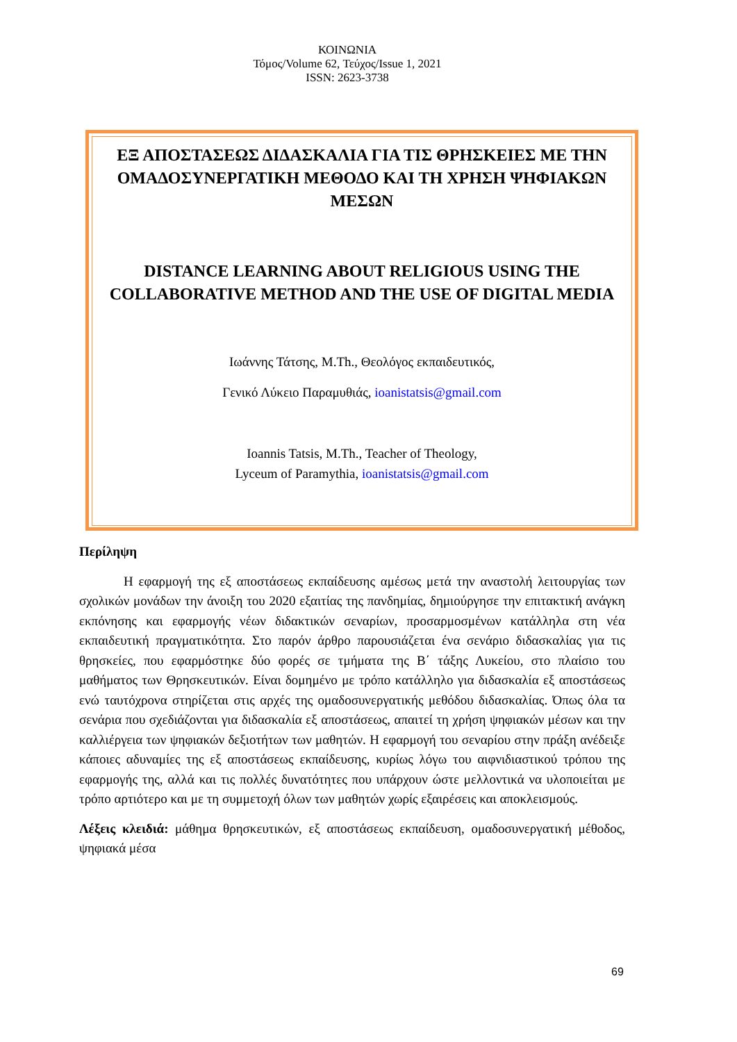ΚΟΙΝΩΝΙΑ
Τόμος/Volume 62, Τεύχος/Issue 1, 2021
ISSN: 2623-3738
ΕΞ ΑΠΟΣΤΑΣΕΩΣ ΔΙΔΑΣΚΑΛΙΑ ΓΙΑ ΤΙΣ ΘΡΗΣΚΕΙΕΣ ΜΕ ΤΗΝ ΟΜΑΔΟΣΥΝΕΡΓΑΤΙΚΗ ΜΕΘΟΔΟ ΚΑΙ ΤΗ ΧΡΗΣΗ ΨΗΦΙΑΚΩΝ ΜΕΣΩΝ
DISTANCE LEARNING ABOUT RELIGIOUS USING THE COLLABORATIVE METHOD AND THE USE OF DIGITAL MEDIA
Ιωάννης Τάτσης, M.Th., Θεολόγος εκπαιδευτικός,
Γενικό Λύκειο Παραμυθιάς, ioanistatsis@gmail.com
Ioannis Tatsis, M.Th., Teacher of Theology,
Lyceum of Paramythia, ioanistatsis@gmail.com
Περίληψη
Η εφαρμογή της εξ αποστάσεως εκπαίδευσης αμέσως μετά την αναστολή λειτουργίας των σχολικών μονάδων την άνοιξη του 2020 εξαιτίας της πανδημίας, δημιούργησε την επιτακτική ανάγκη εκπόνησης και εφαρμογής νέων διδακτικών σεναρίων, προσαρμοσμένων κατάλληλα στη νέα εκπαιδευτική πραγματικότητα. Στο παρόν άρθρο παρουσιάζεται ένα σενάριο διδασκαλίας για τις θρησκείες, που εφαρμόστηκε δύο φορές σε τμήματα της Β΄ τάξης Λυκείου, στο πλαίσιο του μαθήματος των Θρησκευτικών. Είναι δομημένο με τρόπο κατάλληλο για διδασκαλία εξ αποστάσεως ενώ ταυτόχρονα στηρίζεται στις αρχές της ομαδοσυνεργατικής μεθόδου διδασκαλίας. Όπως όλα τα σενάρια που σχεδιάζονται για διδασκαλία εξ αποστάσεως, απαιτεί τη χρήση ψηφιακών μέσων και την καλλιέργεια των ψηφιακών δεξιοτήτων των μαθητών. Η εφαρμογή του σεναρίου στην πράξη ανέδειξε κάποιες αδυναμίες της εξ αποστάσεως εκπαίδευσης, κυρίως λόγω του αιφνιδιαστικού τρόπου της εφαρμογής της, αλλά και τις πολλές δυνατότητες που υπάρχουν ώστε μελλοντικά να υλοποιείται με τρόπο αρτιότερο και με τη συμμετοχή όλων των μαθητών χωρίς εξαιρέσεις και αποκλεισμούς.
Λέξεις κλειδιά: μάθημα θρησκευτικών, εξ αποστάσεως εκπαίδευση, ομαδοσυνεργατική μέθοδος, ψηφιακά μέσα
69